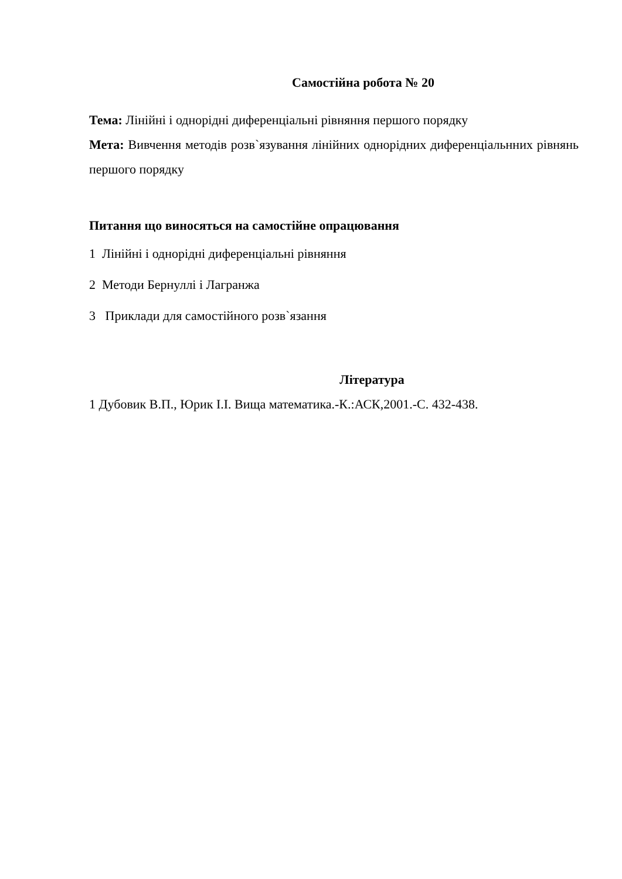Самостійна робота № 20
Тема: Лінійні і однорідні диференціальні рівняння першого порядку
Мета: Вивчення методів розв`язування лінійних однорідних диференціальнних рівнянь першого порядку
Питання що виносяться на самостійне опрацювання
1 Лінійні і однорідні диференціальні рівняння
2 Методи Бернуллі і Лагранжа
3 Приклади для самостійного розв`язання
Література
1 Дубовик В.П., Юрик І.І. Вища математика.-К.:АСК,2001.-С. 432-438.